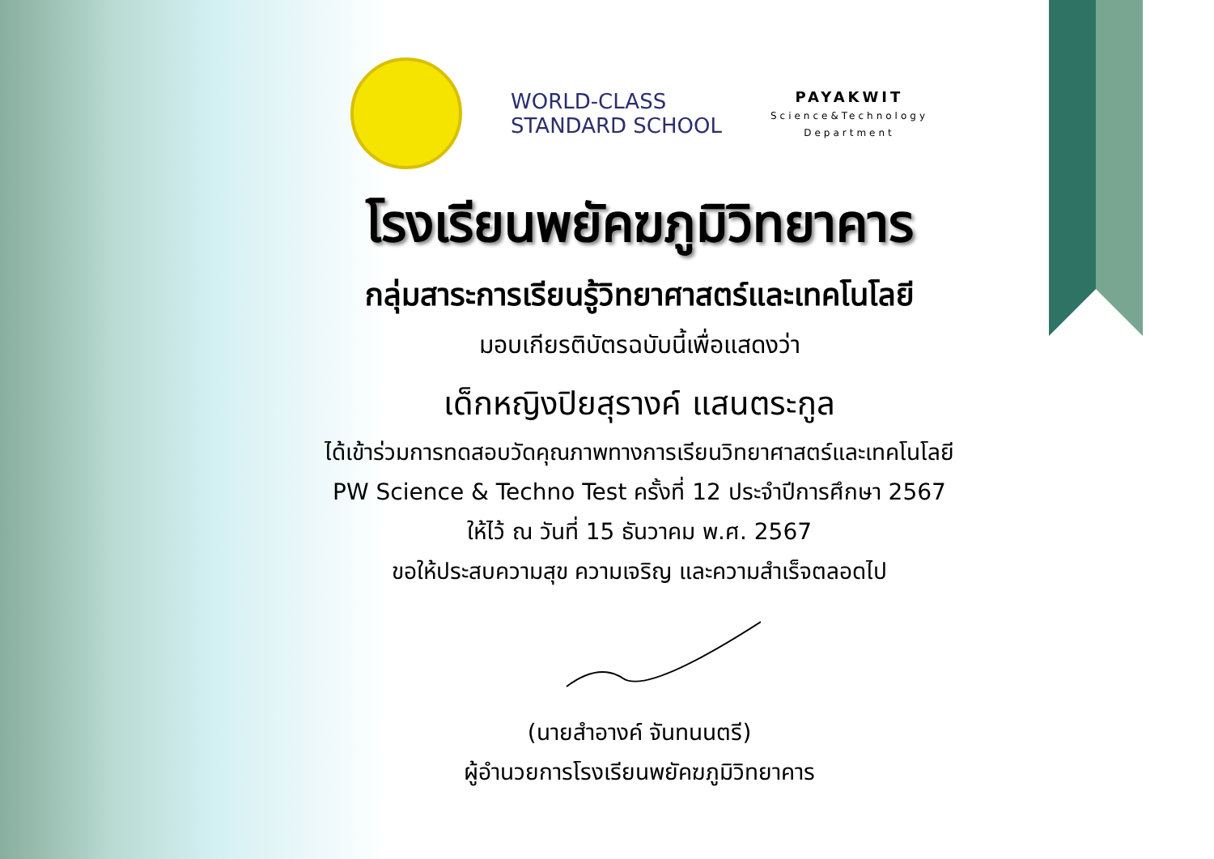WORLD-CLASS
STANDARD SCHOOL
PAYAKWIT
Science&Technology
Department
โรงเรียนพยัคฆภูมิวิทยาคาร
กลุ่มสาระการเรียนรู้วิทยาศาสตร์และเทคโนโลยี
มอบเกียรติบัตรฉบับนี้เพื่อแสดงว่า
เด็กหญิงปิยสุรางค์ แสนตระกูล
ได้เข้าร่วมการทดสอบวัดคุณภาพทางการเรียนวิทยาศาสตร์และเทคโนโลยี
PW Science & Techno Test ครั้งที่ 12 ประจำปีการศึกษา 2567
ให้ไว้ ณ วันที่ 15 ธันวาคม พ.ศ. 2567
ขอให้ประสบความสุข ความเจริญ และความสำเร็จตลอดไป
(นายสำอางค์ จันทนนตรี)
ผู้อำนวยการโรงเรียนพยัคฆภูมิวิทยาคาร